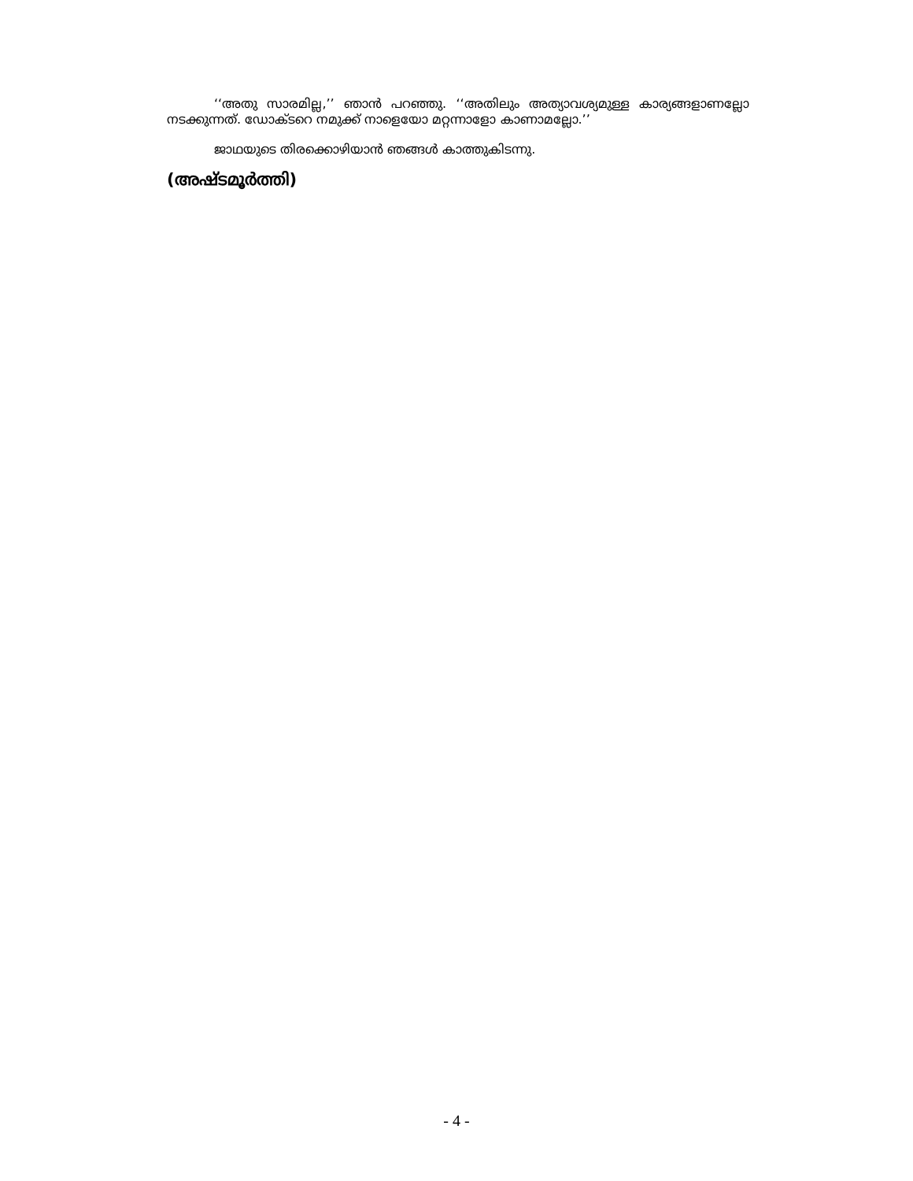‘‘അതു സാരമില്ല,’’ ഞാൻ പറഞ്ഞു. ‘‘അതിലും അത്യാവശ്യമുള്ള കാര്യങ്ങളാണല്ലോ നടക്കുന്നത്. ഡോക്ടറെ നമുക്ക് നാളെയോ മറ്റന്നാളോ കാണാമല്ലോ.’’
ജാഥയുടെ തിരക്കൊഴിയാൻ ഞങ്ങൾ കാത്തുകിടന്നു.
(അഷ്ടമൂർത്തി)
- 4 -